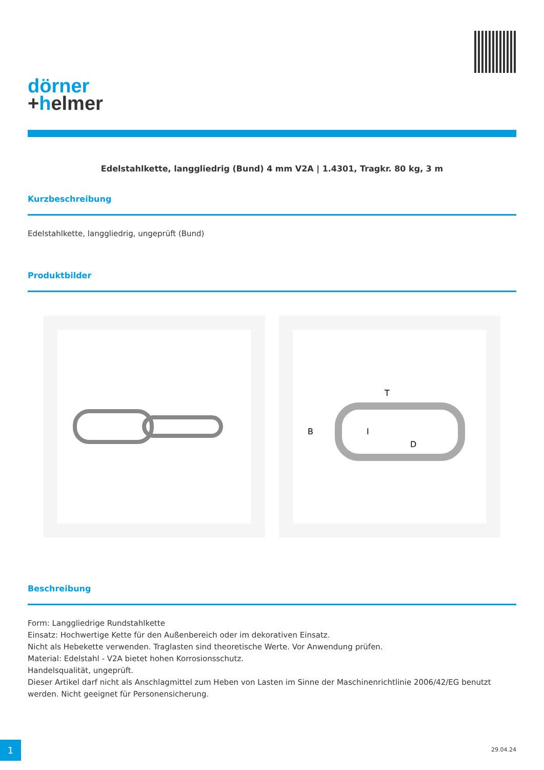dörner
+helmer
Edelstahlkette, langgliedrig (Bund) 4 mm V2A | 1.4301, Tragkr. 80 kg, 3 m
Kurzbeschreibung
Edelstahlkette, langgliedrig, ungeprüft (Bund)
Produktbilder
T
B
I
D
Beschreibung
Form: Langgliedrige Rundstahlkette
Einsatz: Hochwertige Kette für den Außenbereich oder im dekorativen Einsatz.
Nicht als Hebekette verwenden. Traglasten sind theoretische Werte. Vor Anwendung prüfen.
Material: Edelstahl - V2A bietet hohen Korrosionsschutz.
Handelsqualität, ungeprüft.
Dieser Artikel darf nicht als Anschlagmittel zum Heben von Lasten im Sinne der Maschinenrichtlinie 2006/42/EG benutzt werden. Nicht geeignet für Personensicherung.
1 29.04.24